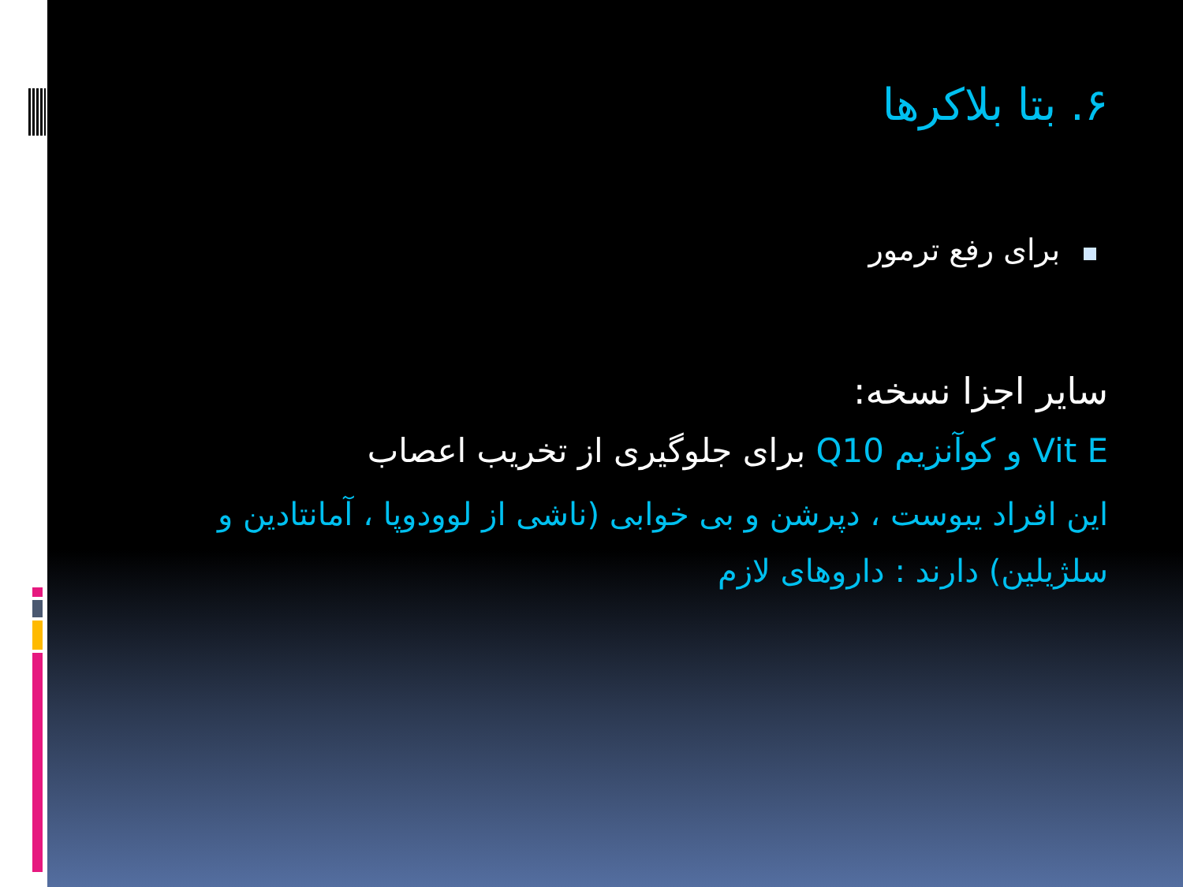۶. بتا بلاکرها
برای رفع ترمور
سایر اجزا نسخه:
Vit E و کوآنزیم Q10 برای جلوگیری از تخریب اعصاب
این افراد یبوست ، دپرشن و بی خوابی (ناشی از لوودوپا ، آمانتادین و سلژیلین) دارند : داروهای لازم